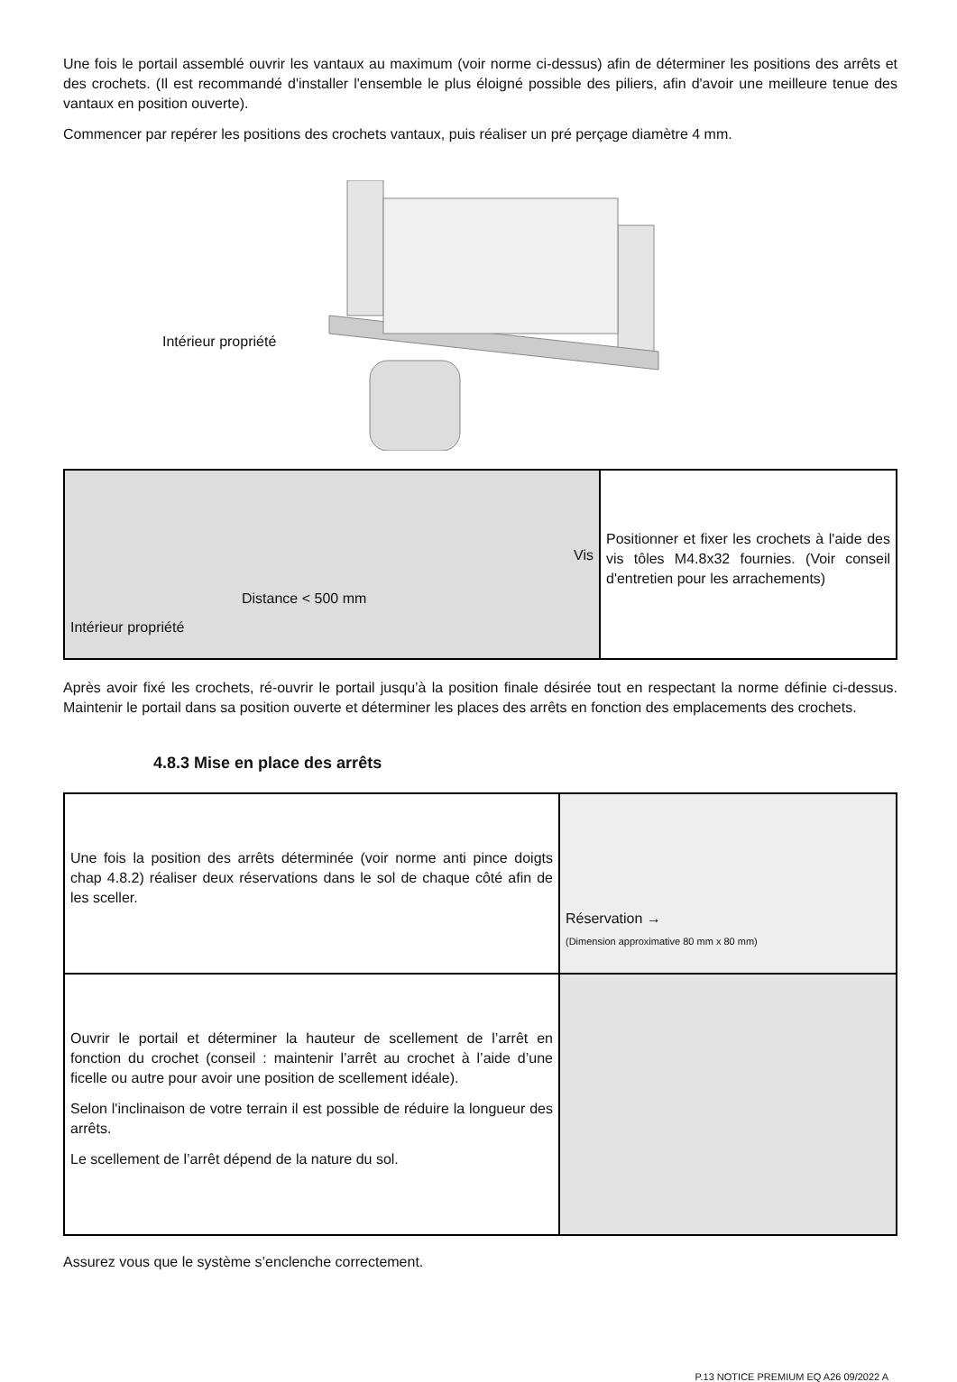Une fois le portail assemblé ouvrir les vantaux au maximum (voir norme ci-dessus) afin de déterminer les positions des arrêts et des crochets. (Il est recommandé d'installer l'ensemble le plus éloigné possible des piliers, afin d'avoir une meilleure tenue des vantaux en position ouverte).
Commencer par repérer les positions des crochets vantaux, puis réaliser un pré perçage diamètre 4 mm.
Intérieur propriété
| Vis Distance < 500 mm Intérieur propriété | Positionner et fixer les crochets à l'aide des vis tôles M4.8x32 fournies. (Voir conseil d'entretien pour les arrachements) |
Après avoir fixé les crochets, ré-ouvrir le portail jusqu’à la position finale désirée tout en respectant la norme définie ci-dessus. Maintenir le portail dans sa position ouverte et déterminer les places des arrêts en fonction des emplacements des crochets.
4.8.3 Mise en place des arrêts
| Une fois la position des arrêts déterminée (voir norme anti pince doigts chap 4.8.2) réaliser deux réservations dans le sol de chaque côté afin de les sceller. | Réservation → (Dimension approximative 80 mm x 80 mm) |
| Ouvrir le portail et déterminer la hauteur de scellement de l’arrêt en fonction du crochet (conseil : maintenir l’arrêt au crochet à l’aide d’une ficelle ou autre pour avoir une position de scellement idéale). Selon l'inclinaison de votre terrain il est possible de réduire la longueur des arrêts. Le scellement de l’arrêt dépend de la nature du sol. | |
Assurez vous que le système s’enclenche correctement.
P.13 NOTICE PREMIUM EQ A26 09/2022 A